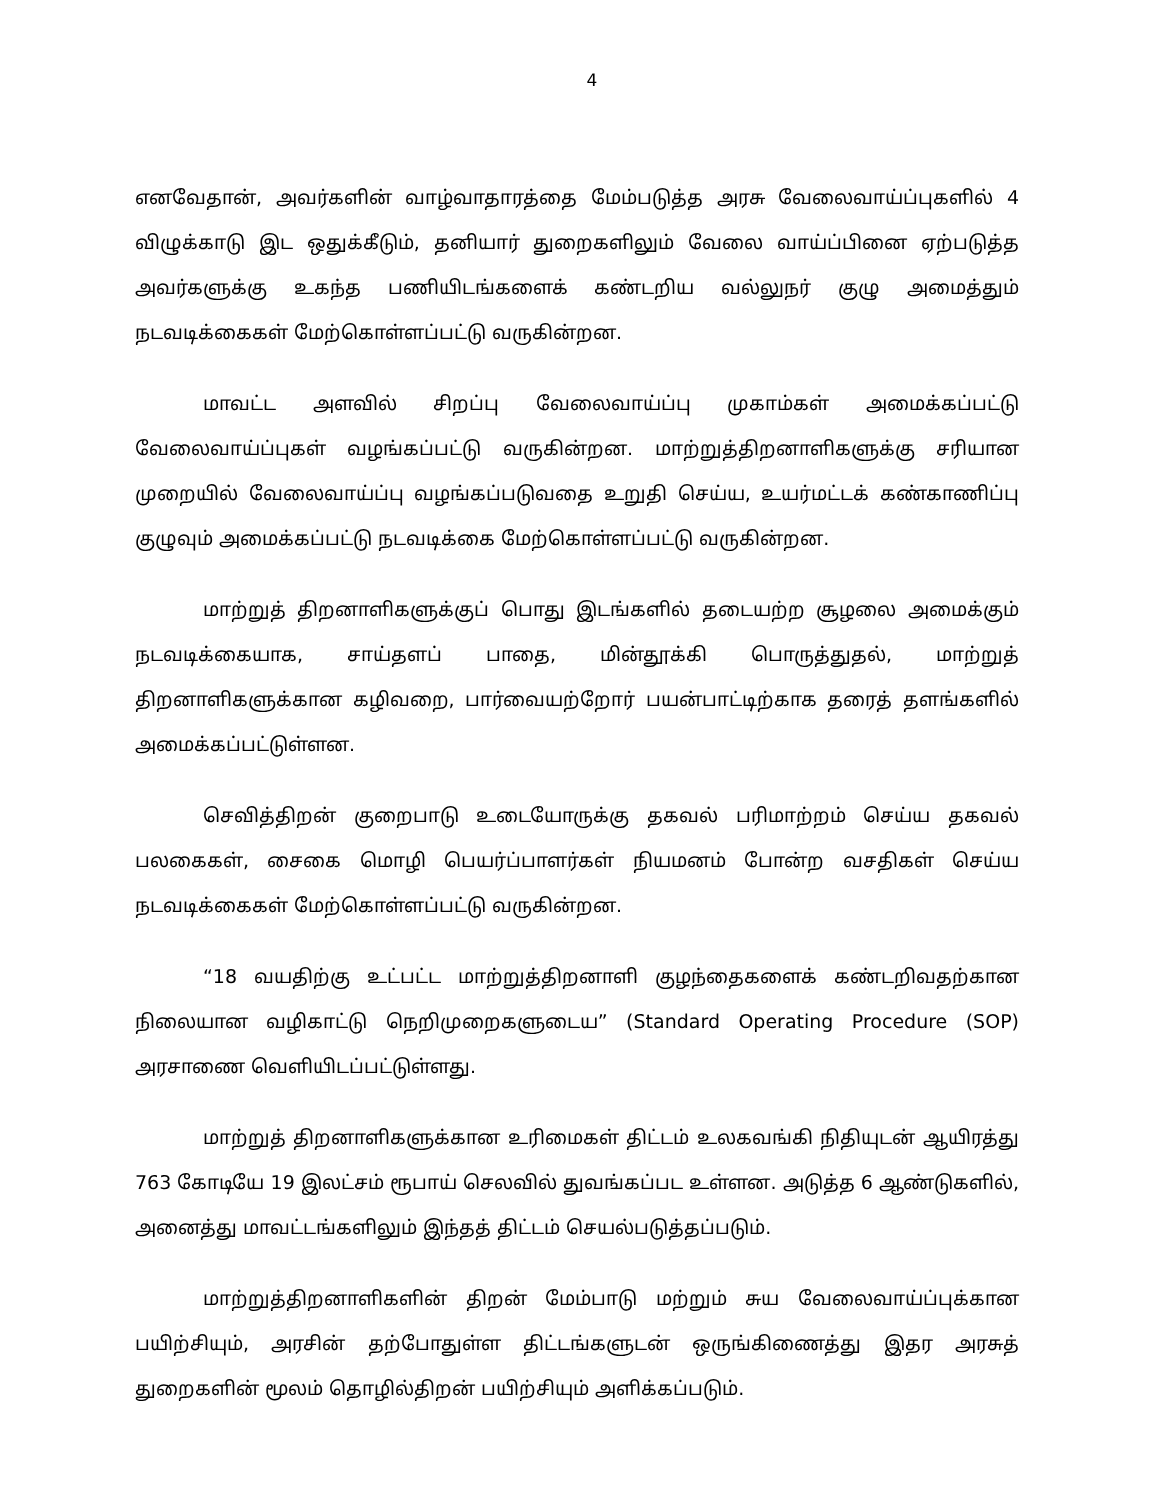4
எனவேதான், அவர்களின் வாழ்வாதாரத்தை மேம்படுத்த அரசு வேலைவாய்ப்புகளில் 4 விழுக்காடு இட ஒதுக்கீடும், தனியார் துறைகளிலும் வேலை வாய்ப்பினை ஏற்படுத்த அவர்களுக்கு உகந்த பணியிடங்களைக் கண்டறிய வல்லுநர் குழு அமைத்தும் நடவடிக்கைகள் மேற்கொள்ளப்பட்டு வருகின்றன.
மாவட்ட அளவில் சிறப்பு வேலைவாய்ப்பு முகாம்கள் அமைக்கப்பட்டு வேலைவாய்ப்புகள் வழங்கப்பட்டு வருகின்றன. மாற்றுத்திறனாளிகளுக்கு சரியான முறையில் வேலைவாய்ப்பு வழங்கப்படுவதை உறுதி செய்ய, உயர்மட்டக் கண்காணிப்பு குழுவும் அமைக்கப்பட்டு நடவடிக்கை மேற்கொள்ளப்பட்டு வருகின்றன.
மாற்றுத் திறனாளிகளுக்குப் பொது இடங்களில் தடையற்ற சூழலை அமைக்கும் நடவடிக்கையாக, சாய்தளப் பாதை, மின்தூக்கி பொருத்துதல், மாற்றுத் திறனாளிகளுக்கான கழிவறை, பார்வையற்றோர் பயன்பாட்டிற்காக தரைத் தளங்களில் அமைக்கப்பட்டுள்ளன.
செவித்திறன் குறைபாடு உடையோருக்கு தகவல் பரிமாற்றம் செய்ய தகவல் பலகைகள், சைகை மொழி பெயர்ப்பாளர்கள் நியமனம் போன்ற வசதிகள் செய்ய நடவடிக்கைகள் மேற்கொள்ளப்பட்டு வருகின்றன.
“18 வயதிற்கு உட்பட்ட மாற்றுத்திறனாளி குழந்தைகளைக் கண்டறிவதற்கான நிலையான வழிகாட்டு நெறிமுறைகளுடைய” (Standard Operating Procedure (SOP) அரசாணை வெளியிடப்பட்டுள்ளது.
மாற்றுத் திறனாளிகளுக்கான உரிமைகள் திட்டம் உலகவங்கி நிதியுடன் ஆயிரத்து 763 கோடியே 19 இலட்சம் ரூபாய் செலவில் துவங்கப்பட உள்ளன. அடுத்த 6 ஆண்டுகளில், அனைத்து மாவட்டங்களிலும் இந்தத் திட்டம் செயல்படுத்தப்படும்.
மாற்றுத்திறனாளிகளின் திறன் மேம்பாடு மற்றும் சுய வேலைவாய்ப்புக்கான பயிற்சியும், அரசின் தற்போதுள்ள திட்டங்களுடன் ஒருங்கிணைத்து இதர அரசுத் துறைகளின் மூலம் தொழில்திறன் பயிற்சியும் அளிக்கப்படும்.